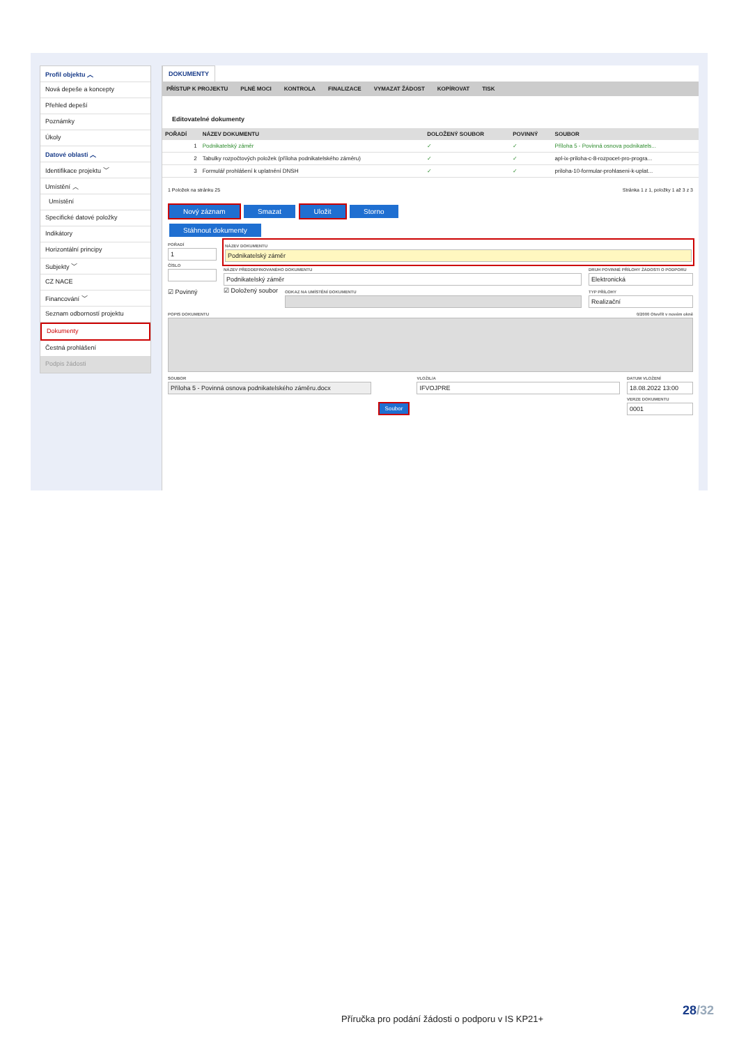Profil objektu ︿
Nová depeše a koncepty
Přehled depeší
Poznámky
Úkoly
Datové oblasti ︿
Identifikace projektu ﹀
Umístění ︿
Umístění
Specifické datové položky
Indikátory
Horizontální principy
Subjekty ﹀
CZ NACE
Financování ﹀
Seznam odborností projektu
Dokumenty
Čestná prohlášení
Podpis žádosti
DOKUMENTY
PŘÍSTUP K PROJEKTU PLNÉ MOCI KONTROLA FINALIZACE VYMAZAT ŽÁDOST KOPÍROVAT TISK
Editovatelné dokumenty
| POŘADÍ | NÁZEV DOKUMENTU | DOLOŽENÝ SOUBOR | POVINNÝ | SOUBOR |
| --- | --- | --- | --- | --- |
| 1 | Podnikatelský záměr | ✓ | ✓ | Příloha 5 - Povinná osnova podnikatels... |
| 2 | Tabulky rozpočtových položek (příloha podnikatelského záměru) | ✓ | ✓ | apl-ix-priloha-c-8-rozpocet-pro-progra... |
| 3 | Formulář prohlášení k uplatnění DNSH | ✓ | ✓ | priloha-10-formular-prohlaseni-k-uplat... |
1 Položek na stránku 25 Stránka 1 z 1, položky 1 až 3 z 3
Nový záznam Smazat Uložit Storno
Stáhnout dokumenty
POŘADÍ
1
ČÍSLO
☑ Povinný
NÁZEV DOKUMENTU
Podnikatelský záměr
NÁZEV PŘEDDEFINOVANÉHO DOKUMENTU
Podnikatelský záměr
DRUH POVINNÉ PŘÍLOHY ŽÁDOSTI O PODPORU
Elektronická
☑ Doložený soubor
ODKAZ NA UMÍSTĚNÍ DOKUMENTU TYP PŘÍLOHY
Realizační
POPIS DOKUMENTU 0/2000 Otevřít v novém okně
SOUBOR
Příloha 5 - Povinná osnova podnikatelského záměru.docx
Soubor
VLOŽIL/A
IFVOJPRE
DATUM VLOŽENÍ
18.08.2022 13:00
VERZE DOKUMENTU
0001
28/32
Příručka pro podání žádosti o podporu v IS KP21+